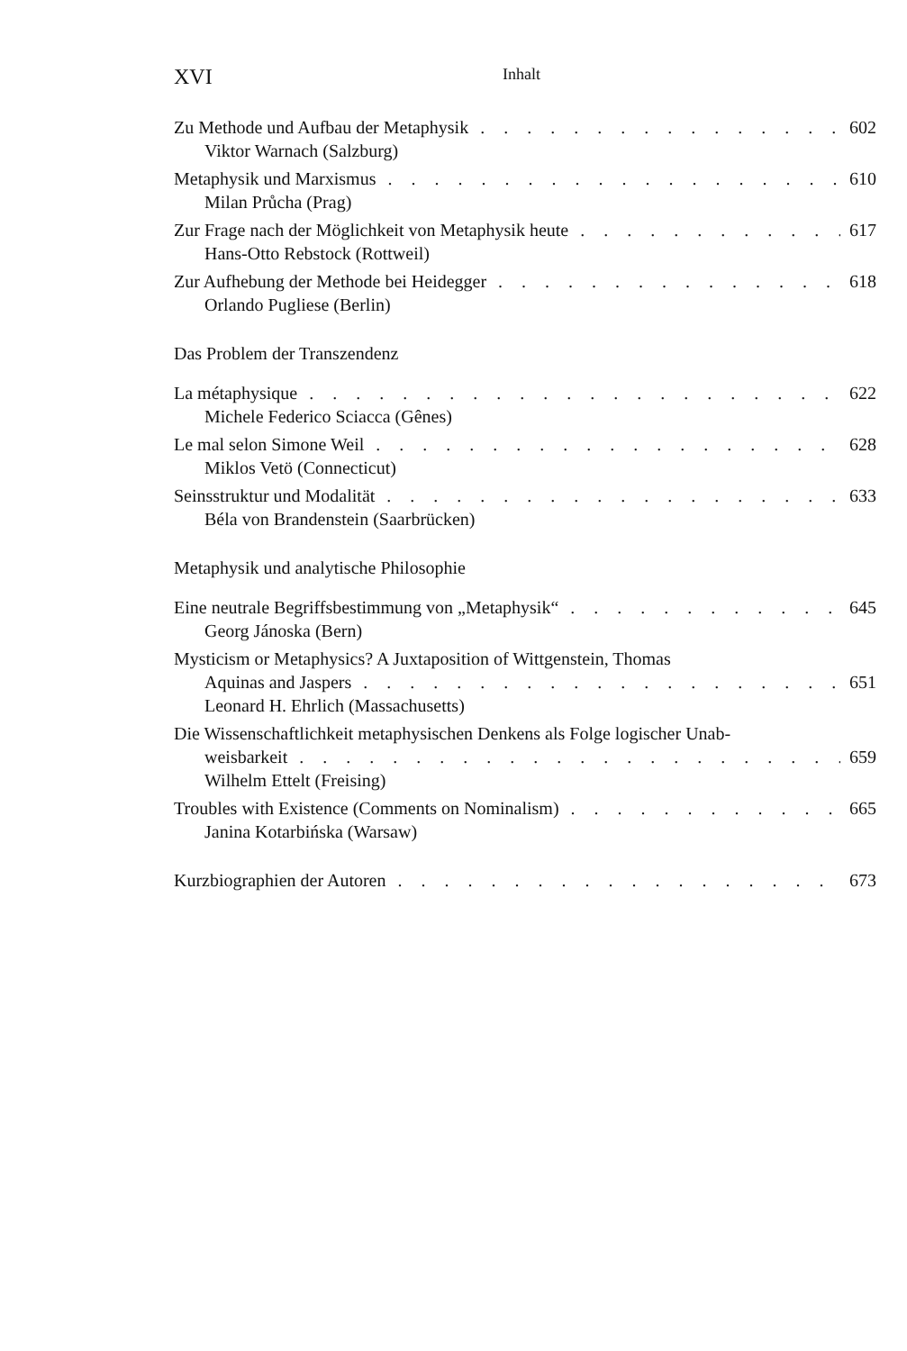XVI Inhalt
Zu Methode und Aufbau der Metaphysik 602
Viktor Warnach (Salzburg)
Metaphysik und Marxismus 610
Milan Průcha (Prag)
Zur Frage nach der Möglichkeit von Metaphysik heute 617
Hans-Otto Rebstock (Rottweil)
Zur Aufhebung der Methode bei Heidegger 618
Orlando Pugliese (Berlin)
Das Problem der Transzendenz
La métaphysique 622
Michele Federico Sciacca (Gênes)
Le mal selon Simone Weil 628
Miklos Vetö (Connecticut)
Seinsstruktur und Modalität 633
Béla von Brandenstein (Saarbrücken)
Metaphysik und analytische Philosophie
Eine neutrale Begriffsbestimmung von „Metaphysik“645
Georg Jánoska (Bern)
Mysticism or Metaphysics? A Juxtaposition of Wittgenstein, Thomas
Aquinas and Jaspers 651
Leonard H. Ehrlich (Massachusetts)
Die Wissenschaftlichkeit metaphysischen Denkens als Folge logischer Unab-
weisbarkeit 659
Wilhelm Ettelt (Freising)
Troubles with Existence (Comments on Nominalism) 665
Janina Kotarbińska (Warsaw)
Kurzbiographien der Autoren 673